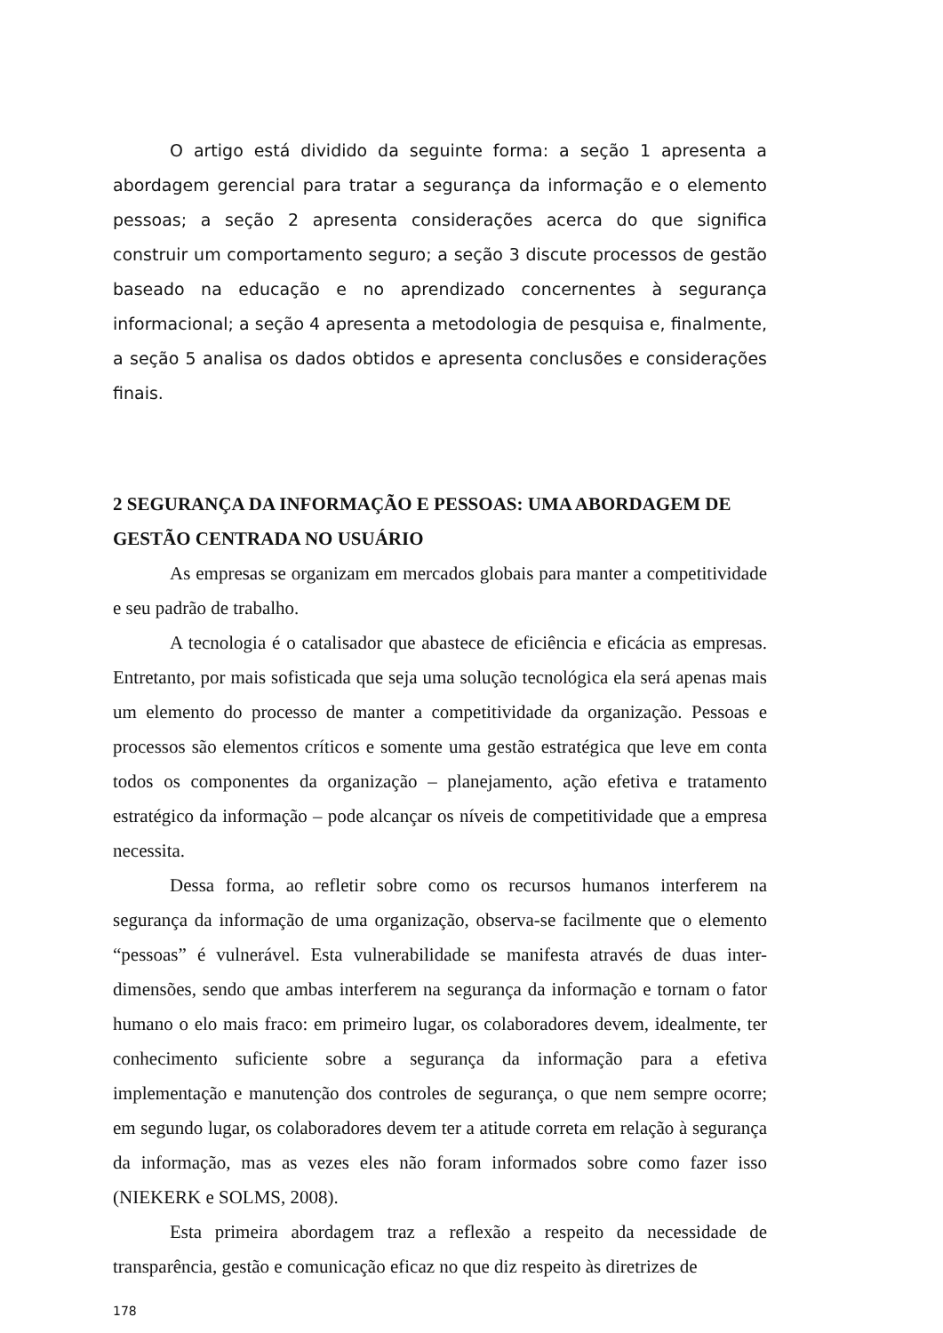O artigo está dividido da seguinte forma: a seção 1 apresenta a abordagem gerencial para tratar a segurança da informação e o elemento pessoas; a seção 2 apresenta considerações acerca do que significa construir um comportamento seguro; a seção 3 discute processos de gestão baseado na educação e no aprendizado concernentes à segurança informacional; a seção 4 apresenta a metodologia de pesquisa e, finalmente, a seção 5 analisa os dados obtidos e apresenta conclusões e considerações finais.
2 SEGURANÇA DA INFORMAÇÃO E PESSOAS: UMA ABORDAGEM DE GESTÃO CENTRADA NO USUÁRIO
As empresas se organizam em mercados globais para manter a competitividade e seu padrão de trabalho.
A tecnologia é o catalisador que abastece de eficiência e eficácia as empresas. Entretanto, por mais sofisticada que seja uma solução tecnológica ela será apenas mais um elemento do processo de manter a competitividade da organização. Pessoas e processos são elementos críticos e somente uma gestão estratégica que leve em conta todos os componentes da organização – planejamento, ação efetiva e tratamento estratégico da informação – pode alcançar os níveis de competitividade que a empresa necessita.
Dessa forma, ao refletir sobre como os recursos humanos interferem na segurança da informação de uma organização, observa-se facilmente que o elemento “pessoas” é vulnerável. Esta vulnerabilidade se manifesta através de duas inter-dimensões, sendo que ambas interferem na segurança da informação e tornam o fator humano o elo mais fraco: em primeiro lugar, os colaboradores devem, idealmente, ter conhecimento suficiente sobre a segurança da informação para a efetiva implementação e manutenção dos controles de segurança, o que nem sempre ocorre; em segundo lugar, os colaboradores devem ter a atitude correta em relação à segurança da informação, mas as vezes eles não foram informados sobre como fazer isso (NIEKERK e SOLMS, 2008).
Esta primeira abordagem traz a reflexão a respeito da necessidade de transparência, gestão e comunicação eficaz no que diz respeito às diretrizes de
178